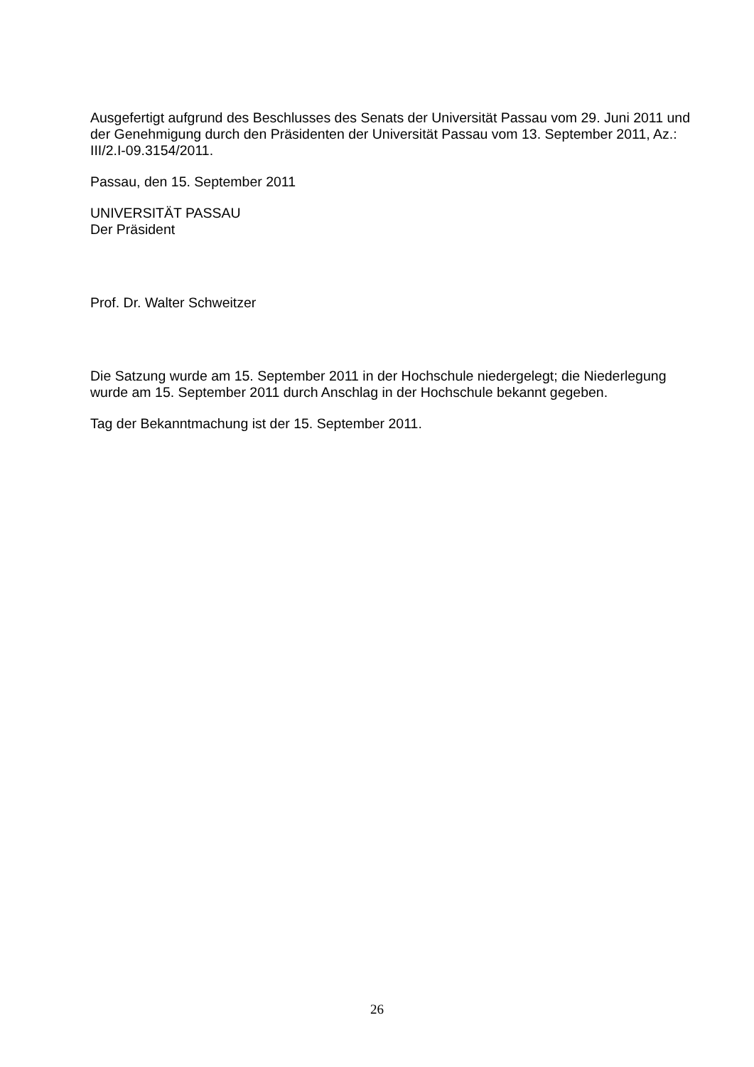Ausgefertigt aufgrund des Beschlusses des Senats der Universität Passau vom 29. Juni 2011 und der Genehmigung durch den Präsidenten der Universität Passau vom 13. September 2011, Az.: III/2.I-09.3154/2011.
Passau, den 15. September 2011
UNIVERSITÄT PASSAU
Der Präsident
Prof. Dr. Walter Schweitzer
Die Satzung wurde am 15. September 2011 in der Hochschule niedergelegt; die Niederlegung wurde am 15. September 2011 durch Anschlag in der Hochschule bekannt gegeben.
Tag der Bekanntmachung ist der 15. September 2011.
26